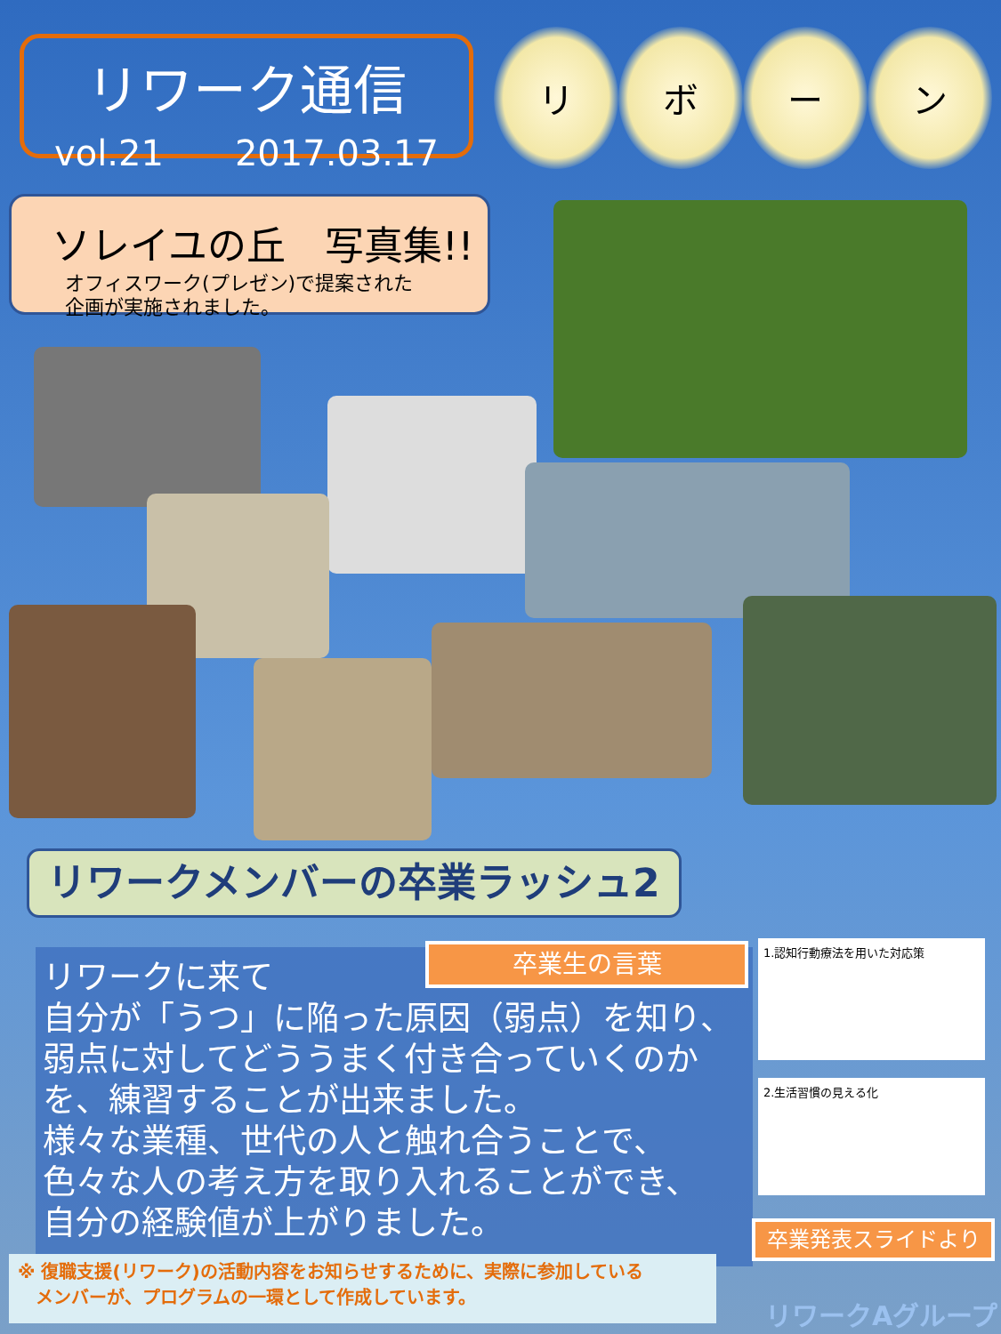リワーク通信
vol.21　　2017.03.17
リ ボ ー ン
ソレイユの丘　写真集!!
オフィスワーク(プレゼン)で提案された
企画が実施されました。
リワークメンバーの卒業ラッシュ2
リワークに来て
自分が「うつ」に陥った原因（弱点）を知り、
弱点に対してどううまく付き合っていくのか
を、練習することが出来ました。
様々な業種、世代の人と触れ合うことで、
色々な人の考え方を取り入れることができ、
自分の経験値が上がりました。
卒業生の言葉 1.認知行動療法を用いた対応策
2.生活習慣の見える化
卒業発表スライドより
※ 復職支援(リワーク)の活動内容をお知らせするために、実際に参加している
　メンバーが、プログラムの一環として作成しています。
リワークAグループ